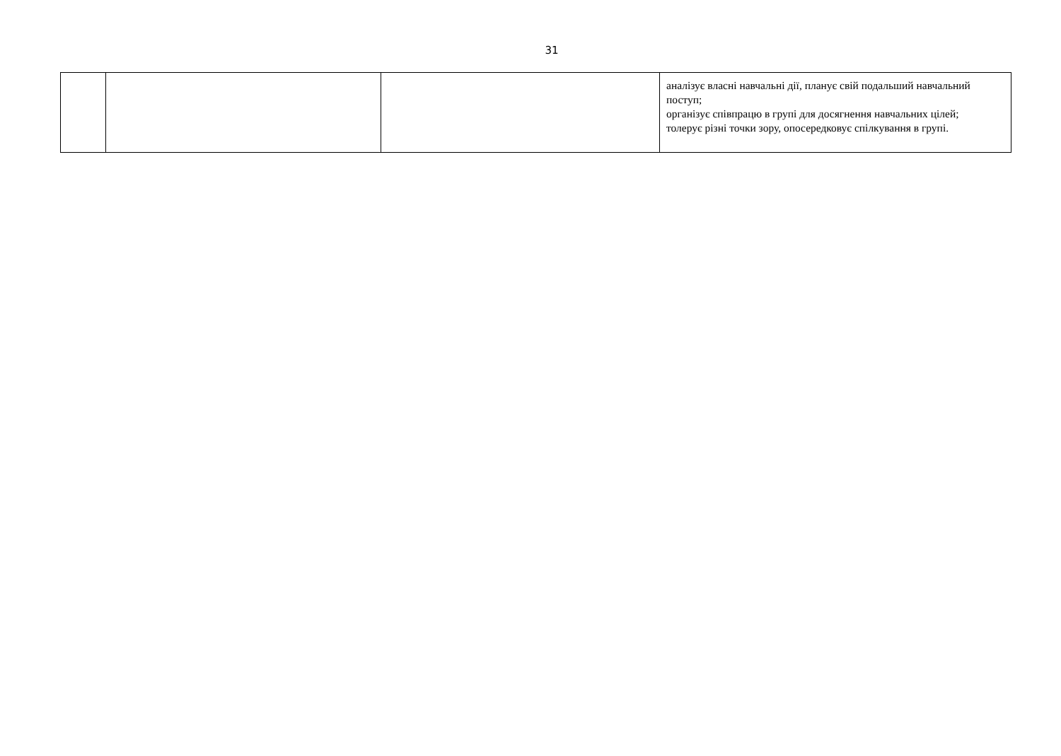31
| | | | аналізує власні навчальні дії, планує свій подальший навчальний поступ; організує співпрацю в групі для досягнення навчальних цілей; толерує різні точки зору, опосередковує спілкування в групі. |